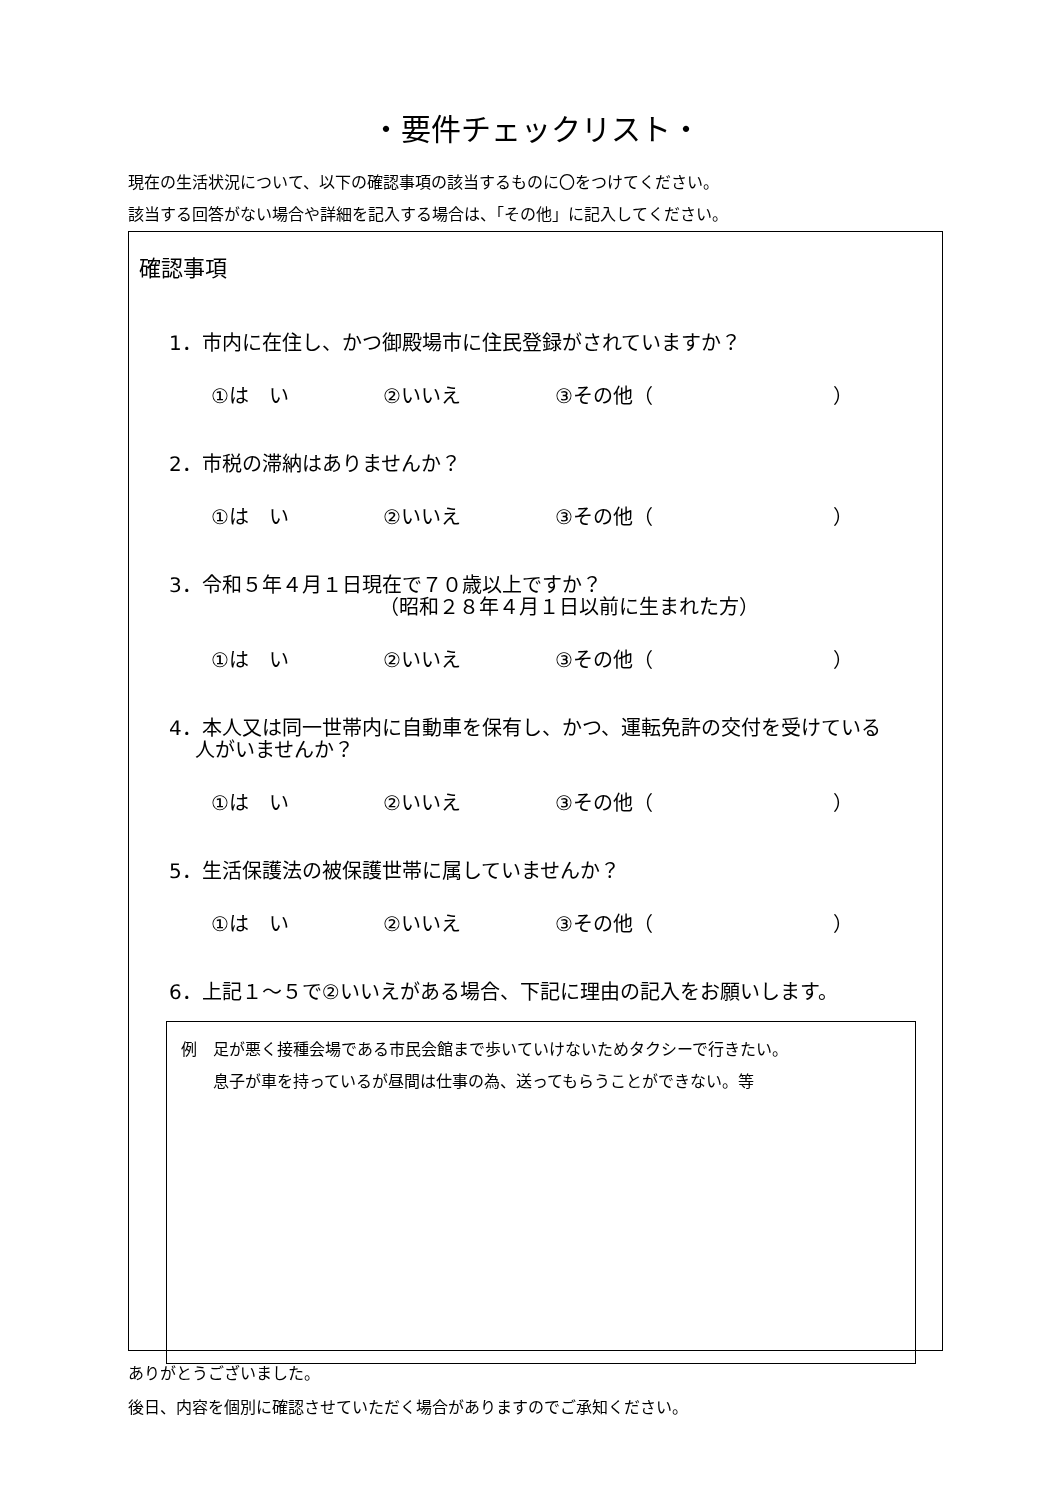・要件チェックリスト・
現在の生活状況について、以下の確認事項の該当するものに〇をつけてください。
該当する回答がない場合や詳細を記入する場合は、「その他」に記入してください。
確認事項
1．市内に在住し、かつ御殿場市に住民登録がされていますか？
①は　い ②いいえ ③その他（　　　　　　　　　）
2．市税の滞納はありませんか？
①は　い ②いいえ ③その他（　　　　　　　　　）
3．令和５年４月１日現在で７０歳以上ですか？
　　　　　　　　　　　（昭和２８年４月１日以前に生まれた方）
①は　い ②いいえ ③その他（　　　　　　　　　）
4．本人又は同一世帯内に自動車を保有し、かつ、運転免許の交付を受けている
　 人がいませんか？
①は　い ②いいえ ③その他（　　　　　　　　　）
5．生活保護法の被保護世帯に属していませんか？
①は　い ②いいえ ③その他（　　　　　　　　　）
6．上記１～５で②いいえがある場合、下記に理由の記入をお願いします。
例　足が悪く接種会場である市民会館まで歩いていけないためタクシーで行きたい。
　　息子が車を持っているが昼間は仕事の為、送ってもらうことができない。等
ありがとうございました。
後日、内容を個別に確認させていただく場合がありますのでご承知ください。